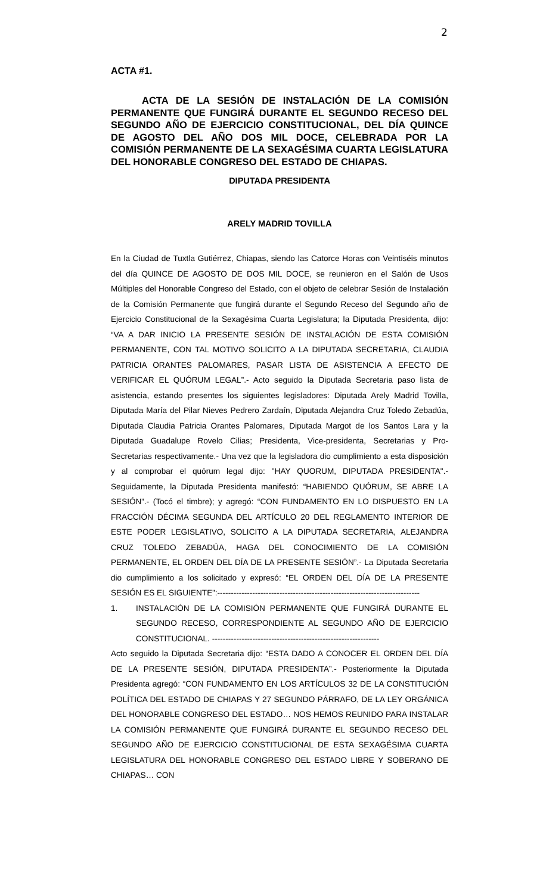2
ACTA #1.
ACTA DE LA SESIÓN DE INSTALACIÓN DE LA COMISIÓN PERMANENTE QUE FUNGIRÁ DURANTE EL SEGUNDO RECESO DEL SEGUNDO AÑO DE EJERCICIO CONSTITUCIONAL, DEL DÍA QUINCE DE AGOSTO DEL AÑO DOS MIL DOCE, CELEBRADA POR LA COMISIÓN PERMANENTE DE LA SEXAGÉSIMA CUARTA LEGISLATURA DEL HONORABLE CONGRESO DEL ESTADO DE CHIAPAS.
DIPUTADA PRESIDENTA
ARELY MADRID TOVILLA
En la Ciudad de Tuxtla Gutiérrez, Chiapas, siendo las Catorce Horas con Veintiséis minutos del día QUINCE DE AGOSTO DE DOS MIL DOCE, se reunieron en el Salón de Usos Múltiples del Honorable Congreso del Estado, con el objeto de celebrar Sesión de Instalación de la Comisión Permanente que fungirá durante el Segundo Receso del Segundo año de Ejercicio Constitucional de la Sexagésima Cuarta Legislatura; la Diputada Presidenta, dijo: “VA A DAR INICIO LA PRESENTE SESIÓN DE INSTALACIÓN DE ESTA COMISIÓN PERMANENTE, CON TAL MOTIVO SOLICITO A LA DIPUTADA SECRETARIA, CLAUDIA PATRICIA ORANTES PALOMARES, PASAR LISTA DE ASISTENCIA A EFECTO DE VERIFICAR EL QUÓRUM LEGAL”.- Acto seguido la Diputada Secretaria paso lista de asistencia, estando presentes los siguientes legisladores: Diputada Arely Madrid Tovilla, Diputada María del Pilar Nieves Pedrero Zardaín, Diputada Alejandra Cruz Toledo Zebadúa, Diputada Claudia Patricia Orantes Palomares, Diputada Margot de los Santos Lara y la Diputada Guadalupe Rovelo Cilias; Presidenta, Vice-presidenta, Secretarias y Pro-Secretarias respectivamente.- Una vez que la legisladora dio cumplimiento a esta disposición y al comprobar el quórum legal dijo: "HAY QUORUM, DIPUTADA PRESIDENTA".- Seguidamente, la Diputada Presidenta manifestó: “HABIENDO QUÓRUM, SE ABRE LA SESIÓN”.- (Tocó el timbre); y agregó: “CON FUNDAMENTO EN LO DISPUESTO EN LA FRACCIÓN DÉCIMA SEGUNDA DEL ARTÍCULO 20 DEL REGLAMENTO INTERIOR DE ESTE PODER LEGISLATIVO, SOLICITO A LA DIPUTADA SECRETARIA, ALEJANDRA CRUZ TOLEDO ZEBADÚA, HAGA DEL CONOCIMIENTO DE LA COMISIÓN PERMANENTE, EL ORDEN DEL DÍA DE LA PRESENTE SESIÓN”.- La Diputada Secretaria dio cumplimiento a los solicitado y expresó: “EL ORDEN DEL DÍA DE LA PRESENTE SESIÓN ES EL SIGUIENTE”:---------------------------------------------------------------------------
1. INSTALACIÓN DE LA COMISIÓN PERMANENTE QUE FUNGIRÁ DURANTE EL SEGUNDO RECESO, CORRESPONDIENTE AL SEGUNDO AÑO DE EJERCICIO CONSTITUCIONAL. --------------------------------------------------------------
Acto seguido la Diputada Secretaria dijo: “ESTA DADO A CONOCER EL ORDEN DEL DÍA DE LA PRESENTE SESIÓN, DIPUTADA PRESIDENTA”.- Posteriormente la Diputada Presidenta agregó: “CON FUNDAMENTO EN LOS ARTÍCULOS 32 DE LA CONSTITUCIÓN POLÍTICA DEL ESTADO DE CHIAPAS Y 27 SEGUNDO PÁRRAFO, DE LA LEY ORGÁNICA DEL HONORABLE CONGRESO DEL ESTADO… NOS HEMOS REUNIDO PARA INSTALAR LA COMISIÓN PERMANENTE QUE FUNGIRÁ DURANTE EL SEGUNDO RECESO DEL SEGUNDO AÑO DE EJERCICIO CONSTITUCIONAL DE ESTA SEXAGÉSIMA CUARTA LEGISLATURA DEL HONORABLE CONGRESO DEL ESTADO LIBRE Y SOBERANO DE CHIAPAS… CON